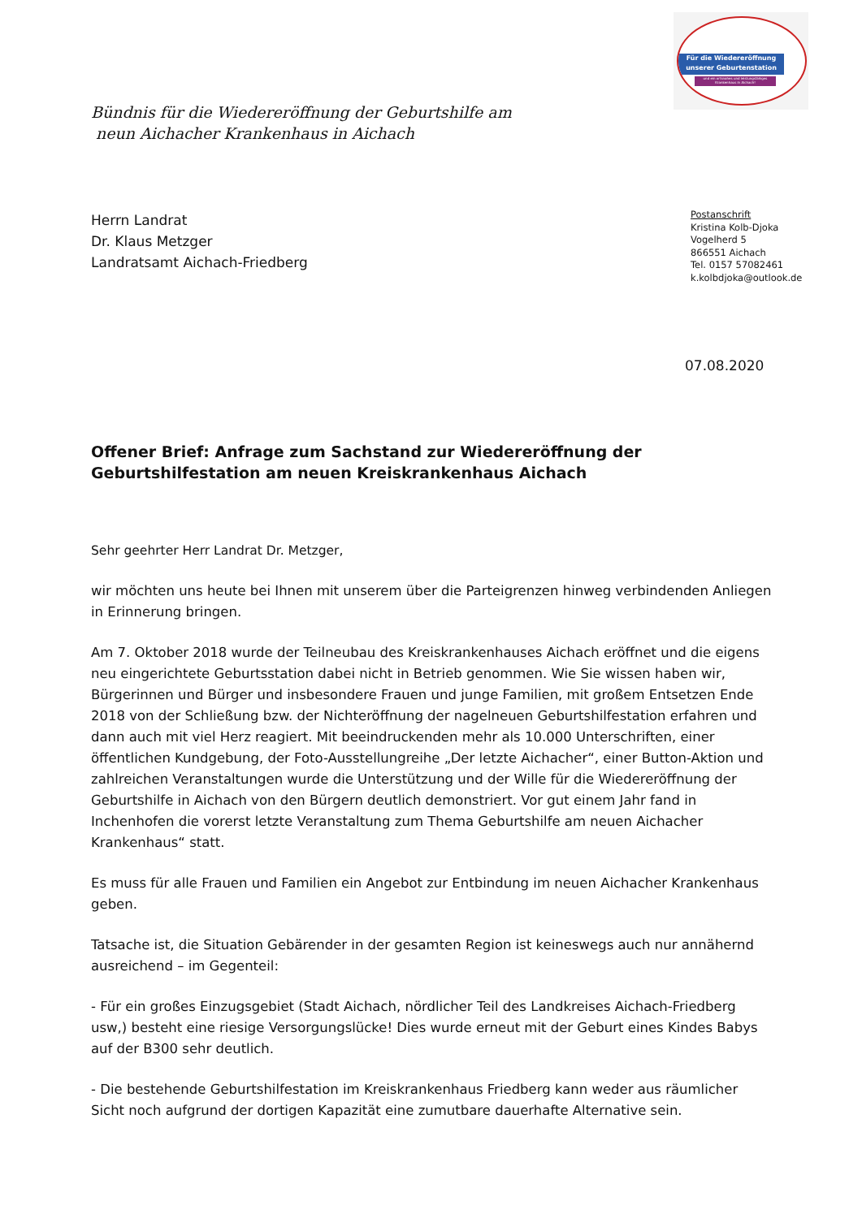Für die Wiedereröffnung unserer Geburtenstation
und ein ortsnahes und leistungsfähiges Krankenhaus in Aichach!
Bündnis für die Wiedereröffnung der Geburtshilfe am
neun Aichacher Krankenhaus in Aichach
Herrn Landrat
Dr. Klaus Metzger
Landratsamt Aichach-Friedberg
Postanschrift
Kristina Kolb-Djoka
Vogelherd 5
866551 Aichach
Tel. 0157 57082461
k.kolbdjoka@outlook.de
07.08.2020
Offener Brief: Anfrage zum Sachstand zur Wiedereröffnung der Geburtshilfestation am neuen Kreiskrankenhaus Aichach
Sehr geehrter Herr Landrat Dr. Metzger,
wir möchten uns heute bei Ihnen mit unserem über die Parteigrenzen hinweg verbindenden Anliegen in Erinnerung bringen.
Am 7. Oktober 2018 wurde der Teilneubau des Kreiskrankenhauses Aichach eröffnet und die eigens neu eingerichtete Geburtsstation dabei nicht in Betrieb genommen. Wie Sie wissen haben wir, Bürgerinnen und Bürger und insbesondere Frauen und junge Familien, mit großem Entsetzen Ende 2018 von der Schließung bzw. der Nichteröffnung der nagelneuen Geburtshilfestation erfahren und dann auch mit viel Herz reagiert. Mit beeindruckenden mehr als 10.000 Unterschriften, einer öffentlichen Kundgebung, der Foto-Ausstellungreihe „Der letzte Aichacher“, einer Button-Aktion und zahlreichen Veranstaltungen wurde die Unterstützung und der Wille für die Wiedereröffnung der Geburtshilfe in Aichach von den Bürgern deutlich demonstriert. Vor gut einem Jahr fand in Inchenhofen die vorerst letzte Veranstaltung zum Thema Geburtshilfe am neuen Aichacher Krankenhaus“ statt.
Es muss für alle Frauen und Familien ein Angebot zur Entbindung im neuen Aichacher Krankenhaus geben.
Tatsache ist, die Situation Gebärender in der gesamten Region ist keineswegs auch nur annähernd ausreichend – im Gegenteil:
- Für ein großes Einzugsgebiet (Stadt Aichach, nördlicher Teil des Landkreises Aichach-Friedberg usw,) besteht eine riesige Versorgungslücke! Dies wurde erneut mit der Geburt eines Kindes Babys auf der B300 sehr deutlich.
- Die bestehende Geburtshilfestation im Kreiskrankenhaus Friedberg kann weder aus räumlicher Sicht noch aufgrund der dortigen Kapazität eine zumutbare dauerhafte Alternative sein.